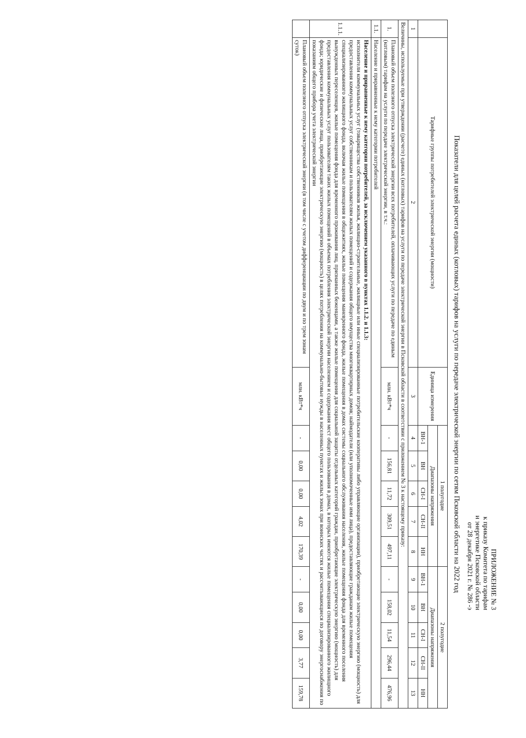ПРИЛОЖЕНИЕ № 3
к приказу Комитета по тарифам
и энергетике Псковской области
от 28 декабря 2021 г. № 286 -э
Показатели для целей расчета единых (котловых) тарифов на услуги по передаче электрической энергии по сетям Псковской области на 2022 год
| | Тарифные группы потребителей электрической энергии (мощности) | Единица измерения | 1 полугодие | | | | | 2 полугодие | | | | |
| --- | --- | --- | --- | --- | --- | --- | --- | --- | --- | --- | --- | --- |
| | | | Диапазоны напряжения | | | | | Диапазоны напряжения | | | | |
| | | | ВН-1 | ВН | СН-I | СН-II | НН | ВН-1 | ВН | СН-I | СН-II | НН |
| 1 | 2 | 3 | 4 | 5 | 6 | 7 | 8 | 9 | 10 | 11 | 12 | 13 |
| Величины, используемые при утверждении (расчете) единых (котловых) тарифов на услуги по передаче электрической энергии в Псковской области в соответствии с приложением № 3 к настоящему приказу: | | | | | | | | | | | | |
| 1. | Плановый объем полезного отпуска электрической энергии всех потребителей, оплачивающих услуги по передаче по единым (котловым) тарифам на услуги по передаче электрической энергии, в т.ч.: | млн. кВт*ч | - | 156,81 | 11,72 | 309,51 | 497,11 | - | 158,02 | 11,54 | 296,44 | 476,96 |
| 1.1. | Население и приравненные к нему категории потребителей | | | | | | | | | | | |
| 1.1.1. | Население и приравненные к нему категории потребителей, за исключением указанного в пунктах 1.1.2. и 1.1.3: исполнители коммунальных услуг (товарищества собственников жилья, жилищно-строительные, жилищные или иные специализированные потребительские кооперативы либо управляющие организации), приобретающие электрическую энергию (мощность) для предоставления коммунальных услуг собственникам и пользователям жилых помещений и содержания общего имущества многоквартирных домов; наймодатели (или уполномоченные ими лица), предоставляющие гражданам жилые помещения специализированного жилищного фонда, включая жилые помещения в общежитиях, жилые помещения маневренного фонда, жилые помещения в домах системы социального обслуживания населения, жилые помещения фонда для временного поселения вынужденных переселенцев, жилые помещения фонда для временного проживания лиц, признанных беженцами, а также жилые помещения для социальной защиты отдельных категорий граждан, приобретающие электрическую энергию (мощность) для предоставления коммунальных услуг пользователям таких жилых помещений в объемах потребления электрической энергии населением и содержания мест общего пользования в домах, в которых имеются жилые помещения специализированного жилищного фонда; юридические и физические лица, приобретающие электрическую энергию (мощность) в целях потребления на коммунально-бытовые нужды в населенных пунктах и жилых зонах при воинских частях и рассчитывающиеся по договору энергоснабжения по показаниям общего прибора учета электрической энергии | | | | | | | | | | | |
| | Плановый объем полезного отпуска электрической энергии (в том числе с учетом дифференциации по двум и по трем зонам суток) | млн. кВт*ч | - | 0,00 | 0,00 | 4,02 | 170,39 | - | 0,00 | 0,00 | 3,77 | 159,78 |